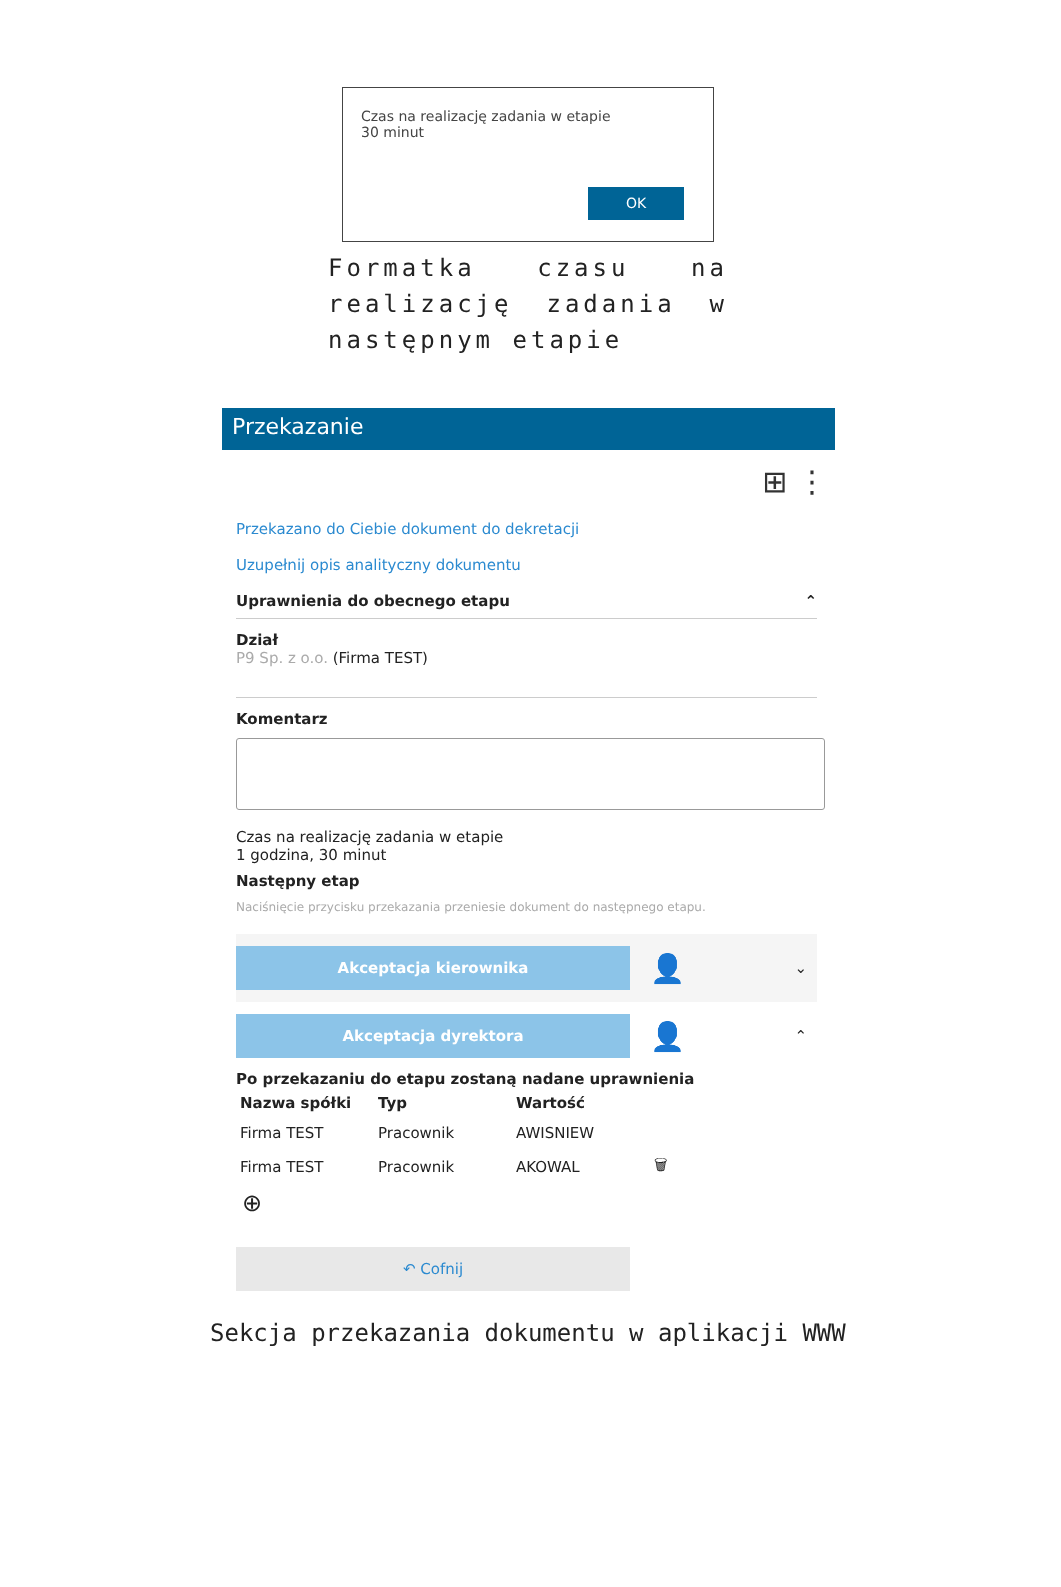Czas na realizację zadania w etapie
30 minut
OK
Formatka czasu na realizację zadania w następnym etapie
Przekazanie
⊞ ⋮
Przekazano do Ciebie dokument do dekretacji
Uzupełnij opis analityczny dokumentu
Uprawnienia do obecnego etapu ⌃
Dział
P9 Sp. z o.o. (Firma TEST)
Komentarz
Czas na realizację zadania w etapie
1 godzina, 30 minut
Następny etap
Naciśnięcie przycisku przekazania przeniesie dokument do następnego etapu.
Akceptacja kierownika
👤 ⌄
Akceptacja dyrektora
👤 ⌃
Po przekazaniu do etapu zostaną nadane uprawnienia
| Nazwa spółki | Typ | Wartość | |
| --- | --- | --- | --- |
| Firma TEST | Pracownik | AWISNIEW | |
| Firma TEST | Pracownik | AKOWAL | 🗑 |
⊕
↶ Cofnij
Sekcja przekazania dokumentu w aplikacji WWW